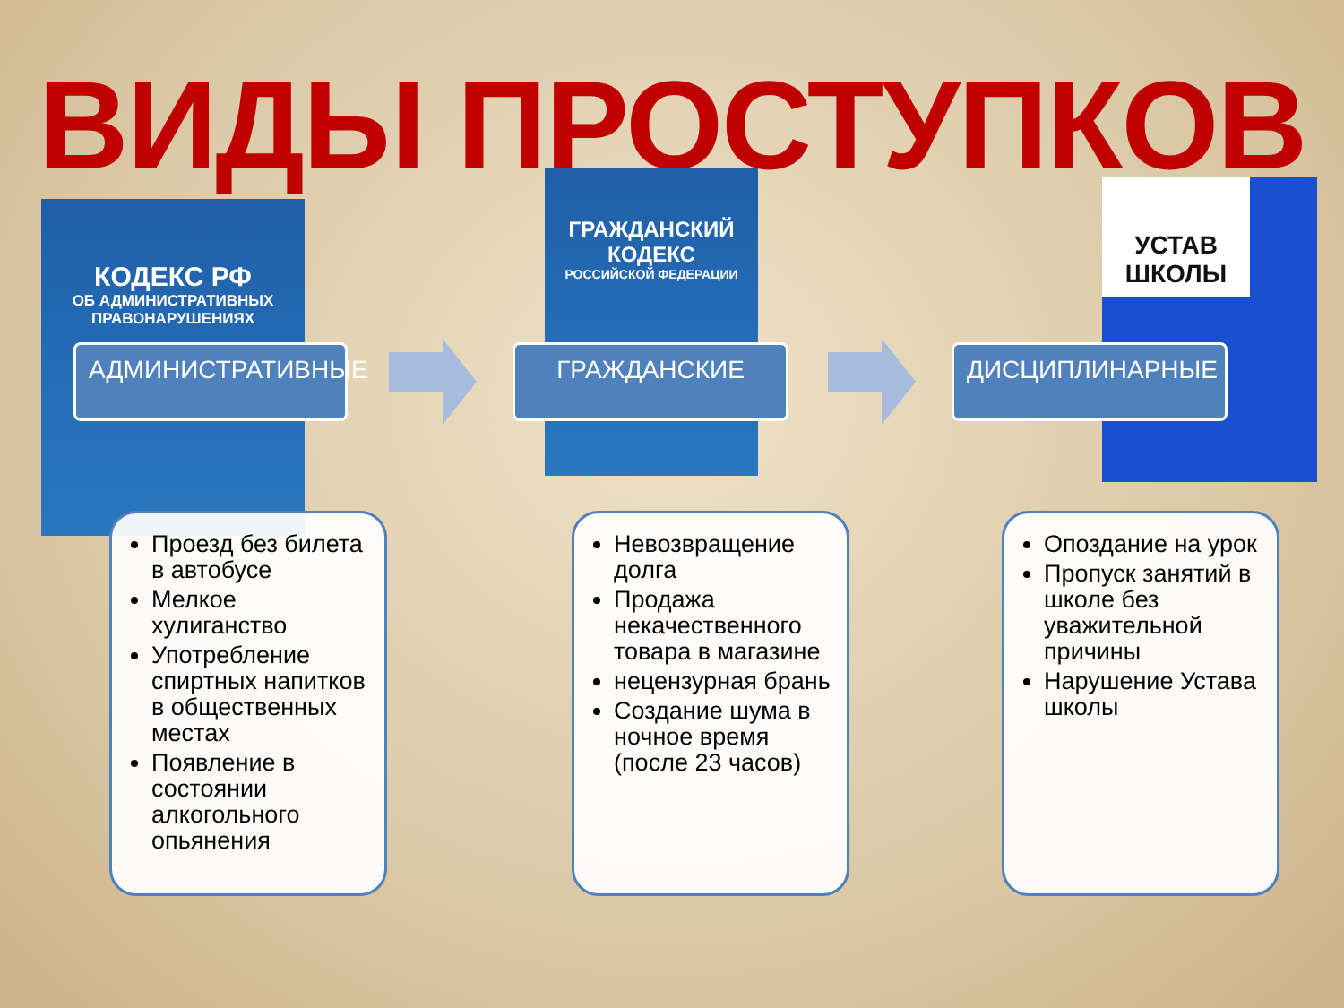ВИДЫ ПРОСТУПКОВ
КОДЕКС РФ
ОБ АДМИНИСТРАТИВНЫХ ПРАВОНАРУШЕНИЯХ
ГРАЖДАНСКИЙ КОДЕКС
РОССИЙСКОЙ ФЕДЕРАЦИИ
УСТАВ ШКОЛЫ
АДМИНИСТРАТИВНЫЕ ГРАЖДАНСКИЕ ДИСЦИПЛИНАРНЫЕ
Проезд без билета в автобусе
Мелкое хулиганство
Употребление спиртных напитков в общественных местах
Появление в состоянии алкогольного опьянения
Невозвращение долга
Продажа некачественного товара в магазине
нецензурная брань
Создание шума в ночное время (после 23 часов)
Опоздание на урок
Пропуск занятий в школе без уважительной причины
Нарушение Устава школы